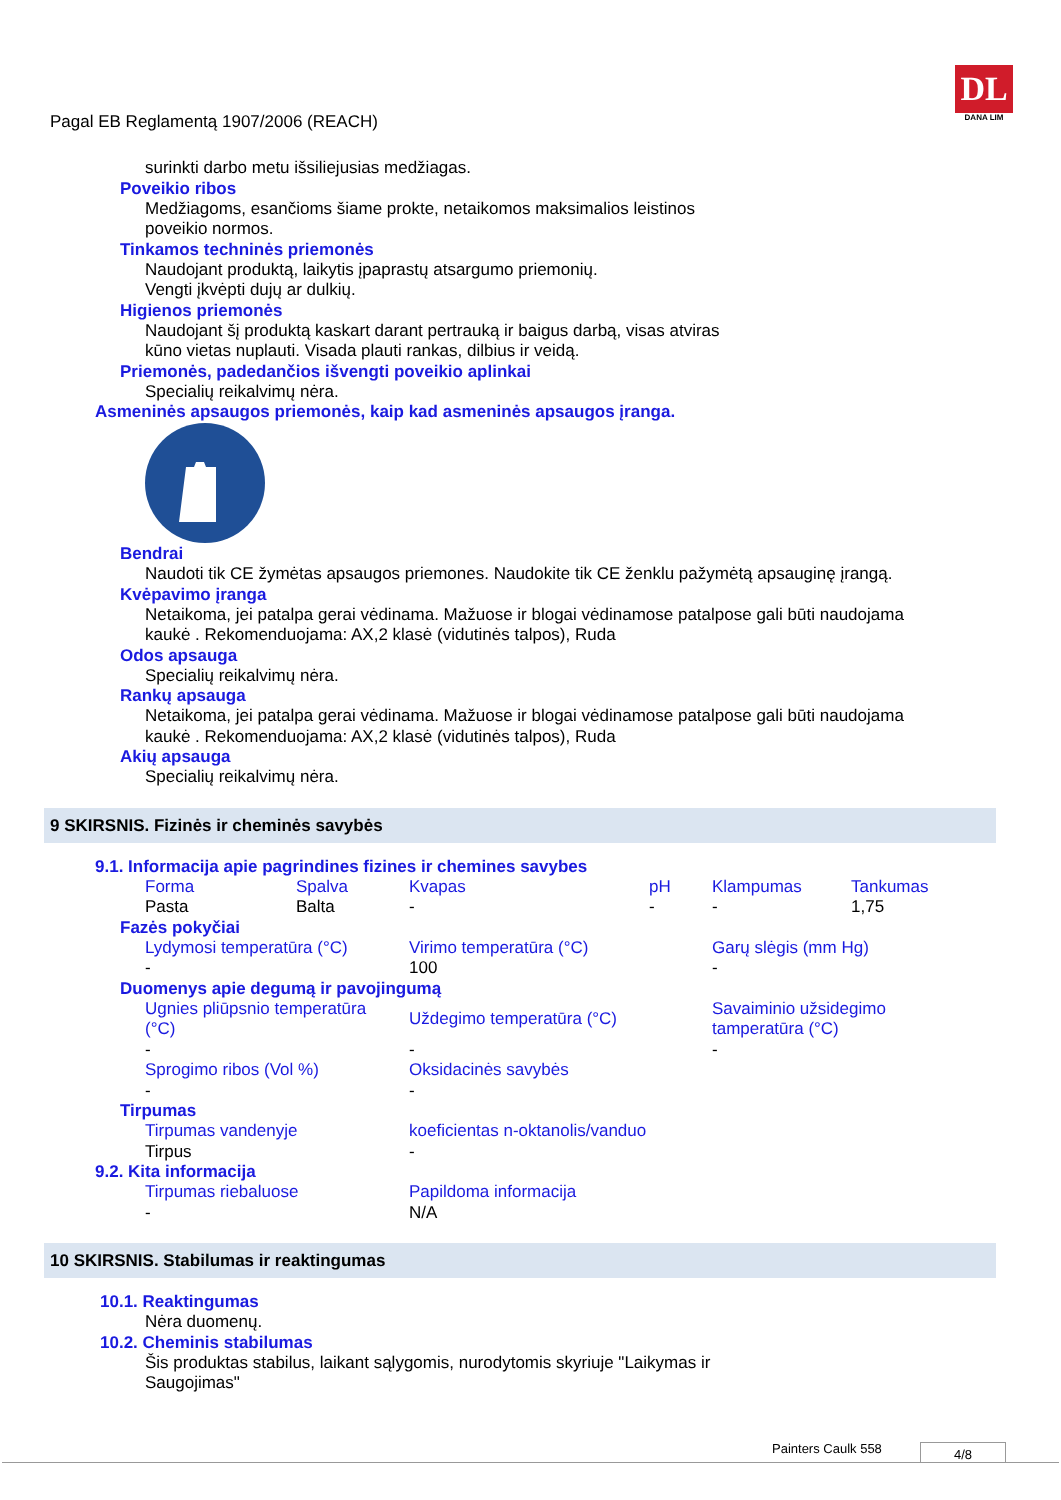DL
DANA LIM
Pagal EB Reglamentą 1907/2006 (REACH)
surinkti darbo metu išsiliejusias medžiagas.
Poveikio ribos
Medžiagoms, esančioms šiame prokte, netaikomos maksimalios leistinos
poveikio normos.
Tinkamos techninės priemonės
Naudojant produktą, laikytis įpaprastų atsargumo priemonių.
Vengti įkvėpti dujų ar dulkių.
Higienos priemonės
Naudojant šį produktą kaskart darant pertrauką ir baigus darbą, visas atviras
kūno vietas nuplauti. Visada plauti rankas, dilbius ir veidą.
Priemonės, padedančios išvengti poveikio aplinkai
Specialių reikalvimų nėra.
Asmeninės apsaugos priemonės, kaip kad asmeninės apsaugos įranga.
Bendrai
Naudoti tik CE žymėtas apsaugos priemones. Naudokite tik CE ženklu pažymėtą apsauginę įrangą.
Kvėpavimo įranga
Netaikoma, jei patalpa gerai vėdinama. Mažuose ir blogai vėdinamose patalpose gali būti naudojama
kaukė . Rekomenduojama: AX,2 klasė (vidutinės talpos), Ruda
Odos apsauga
Specialių reikalvimų nėra.
Rankų apsauga
Netaikoma, jei patalpa gerai vėdinama. Mažuose ir blogai vėdinamose patalpose gali būti naudojama
kaukė . Rekomenduojama: AX,2 klasė (vidutinės talpos), Ruda
Akių apsauga
Specialių reikalvimų nėra.
9 SKIRSNIS. Fizinės ir cheminės savybės
9.1. Informacija apie pagrindines fizines ir chemines savybes
| Forma | Spalva | Kvapas | pH | Klampumas | Tankumas |
| Pasta | Balta | - | - | - | 1,75 |
Fazės pokyčiai
| Lydymosi temperatūra (°C) | Virimo temperatūra (°C) | Garų slėgis (mm Hg) |
| - | 100 | - |
Duomenys apie degumą ir pavojingumą
| Ugnies pliūpsnio temperatūra (°C) | Uždegimo temperatūra (°C) | Savaiminio užsidegimo tamperatūra (°C) |
| - | - | - |
| Sprogimo ribos (Vol %) | Oksidacinės savybės | |
| - | - | |
Tirpumas
| Tirpumas vandenyje | koeficientas n-oktanolis/vanduo |
| Tirpus | - |
9.2. Kita informacija
| Tirpumas riebaluose | Papildoma informacija |
| - | N/A |
10 SKIRSNIS. Stabilumas ir reaktingumas
10.1. Reaktingumas
Nėra duomenų.
10.2. Cheminis stabilumas
Šis produktas stabilus, laikant sąlygomis, nurodytomis skyriuje "Laikymas ir
Saugojimas"
Painters Caulk 558 4/8